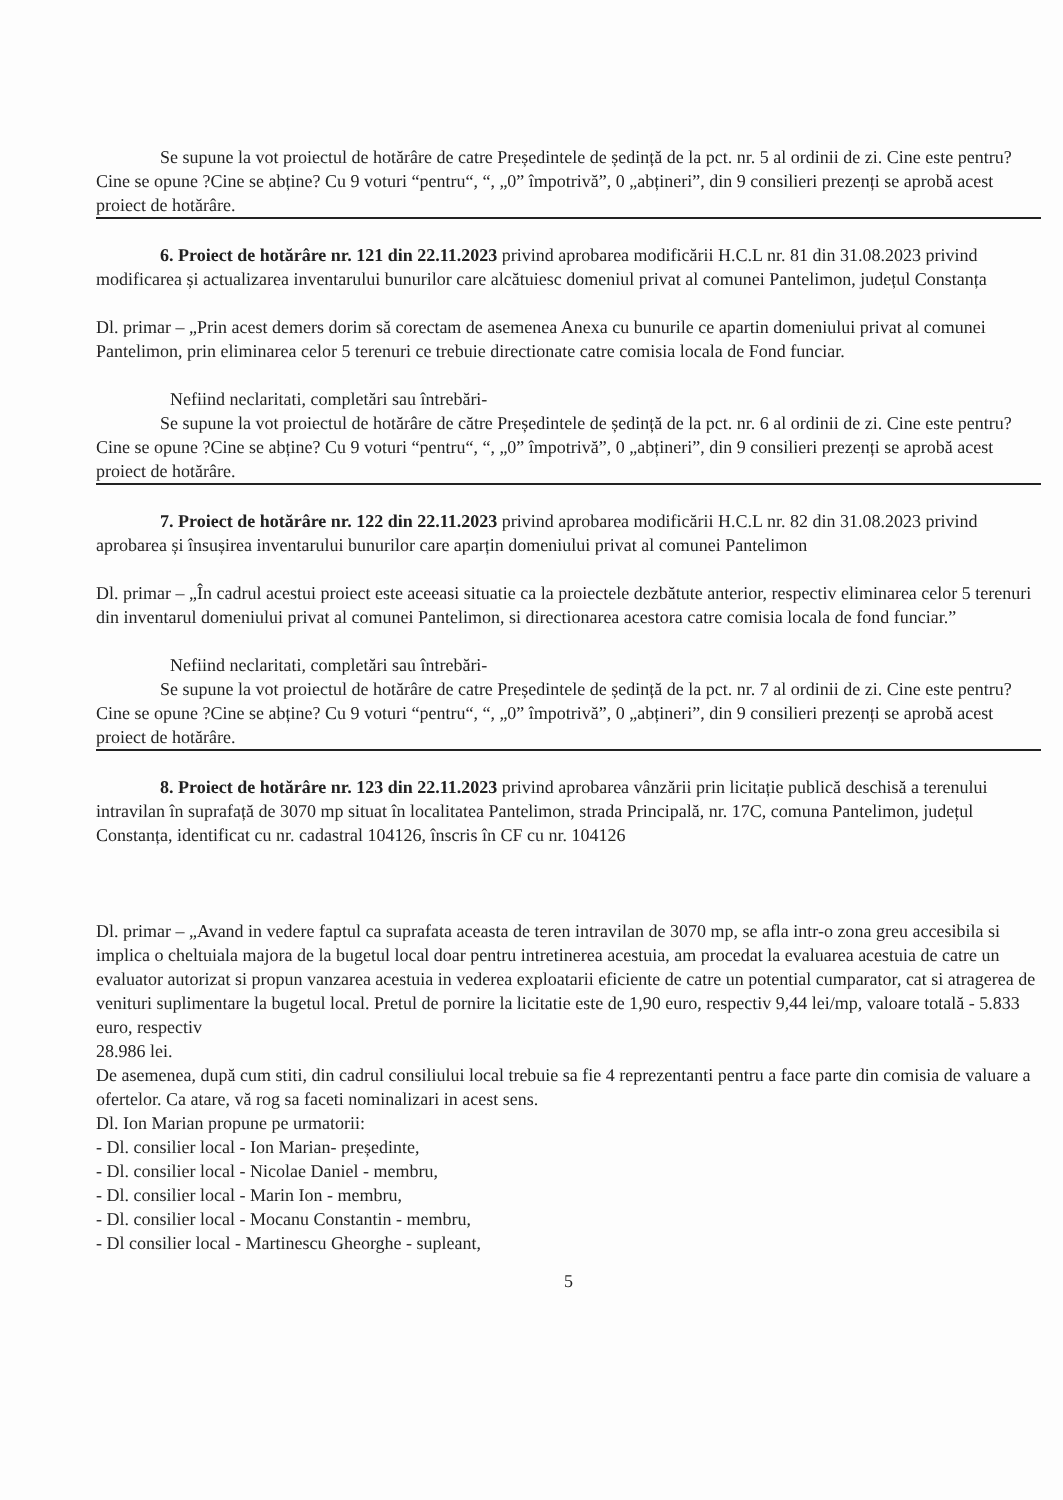Se supune la vot proiectul de hotărâre de catre Președintele de ședință de la pct. nr. 5 al ordinii de zi. Cine este pentru? Cine se opune ?Cine se abține? Cu 9 voturi “pentru“, “, „0” împotrivă”, 0 „abțineri”, din 9 consilieri prezenți se aprobă acest proiect de hotărâre.
6. Proiect de hotărâre nr. 121 din 22.11.2023 privind aprobarea modificării H.C.L nr. 81 din 31.08.2023 privind modificarea și actualizarea inventarului bunurilor care alcătuiesc domeniul privat al comunei Pantelimon, județul Constanța
Dl. primar – „Prin acest demers dorim să corectam de asemenea Anexa cu bunurile ce apartin domeniului privat al comunei Pantelimon, prin eliminarea celor 5 terenuri ce trebuie directionate catre comisia locala de Fond funciar.
Nefiind neclaritati, completări sau întrebări-
Se supune la vot proiectul de hotărâre de către Președintele de ședință de la pct. nr. 6 al ordinii de zi. Cine este pentru? Cine se opune ?Cine se abține? Cu 9 voturi “pentru“, “, „0” împotrivă”, 0 „abțineri”, din 9 consilieri prezenți se aprobă acest proiect de hotărâre.
7. Proiect de hotărâre nr. 122 din 22.11.2023 privind aprobarea modificării H.C.L nr. 82 din 31.08.2023 privind aprobarea și însușirea inventarului bunurilor care aparțin domeniului privat al comunei Pantelimon
Dl. primar – „În cadrul acestui proiect este aceeasi situatie ca la proiectele dezbătute anterior, respectiv eliminarea celor 5 terenuri din inventarul domeniului privat al comunei Pantelimon, si directionarea acestora catre comisia locala de fond funciar.”
Nefiind neclaritati, completări sau întrebări-
Se supune la vot proiectul de hotărâre de catre Președintele de ședință de la pct. nr. 7 al ordinii de zi. Cine este pentru? Cine se opune ?Cine se abține? Cu 9 voturi “pentru“, “, „0” împotrivă”, 0 „abțineri”, din 9 consilieri prezenți se aprobă acest proiect de hotărâre.
8. Proiect de hotărâre nr. 123 din 22.11.2023 privind aprobarea vânzării prin licitație publică deschisă a terenului intravilan în suprafață de 3070 mp situat în localitatea Pantelimon, strada Principală, nr. 17C, comuna Pantelimon, județul Constanța, identificat cu nr. cadastral 104126, înscris în CF cu nr. 104126
Dl. primar – „Avand in vedere faptul ca suprafata aceasta de teren intravilan de 3070 mp, se afla intr-o zona greu accesibila si implica o cheltuiala majora de la bugetul local doar pentru intretinerea acestuia, am procedat la evaluarea acestuia de catre un evaluator autorizat si propun vanzarea acestuia in vederea exploatarii eficiente de catre un potential cumparator, cat si atragerea de venituri suplimentare la bugetul local. Pretul de pornire la licitatie este de 1,90 euro, respectiv 9,44 lei/mp, valoare totală - 5.833 euro, respectiv
28.986 lei.
De asemenea, după cum stiti, din cadrul consiliului local trebuie sa fie 4 reprezentanti pentru a face parte din comisia de valuare a ofertelor. Ca atare, vă rog sa faceti nominalizari in acest sens.
Dl. Ion Marian propune pe urmatorii:
- Dl. consilier local - Ion Marian- președinte,
- Dl. consilier local - Nicolae Daniel - membru,
- Dl. consilier local - Marin Ion - membru,
- Dl. consilier local - Mocanu Constantin - membru,
- Dl consilier local - Martinescu Gheorghe - supleant,
5